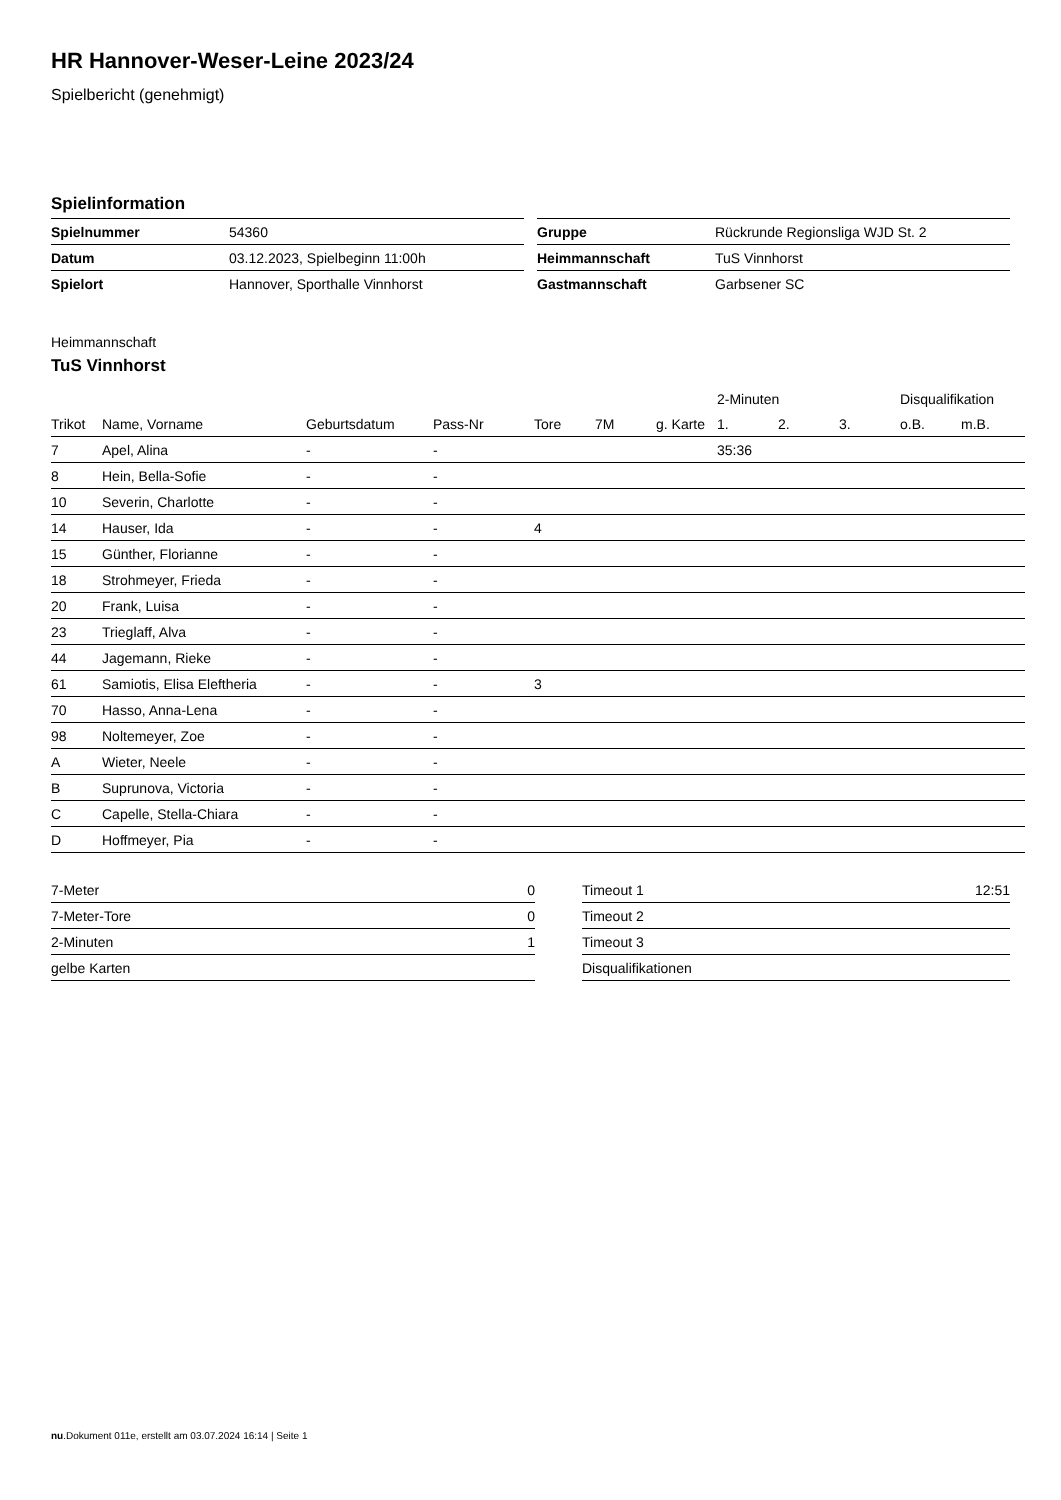HR Hannover-Weser-Leine 2023/24
Spielbericht (genehmigt)
Spielinformation
| Spielnummer | 54360 |
| Datum | 03.12.2023, Spielbeginn 11:00h |
| Spielort | Hannover, Sporthalle Vinnhorst |
| Gruppe | Rückrunde Regionsliga WJD St. 2 |
| Heimmannschaft | TuS Vinnhorst |
| Gastmannschaft | Garbsener SC |
Heimmannschaft
TuS Vinnhorst
| | | | | | | | 2-Minuten | | | Disqualifikation | |
| --- | --- | --- | --- | --- | --- | --- | --- | --- | --- | --- | --- |
| Trikot | Name, Vorname | Geburtsdatum | Pass-Nr | Tore | 7M | g. Karte | 1. | 2. | 3. | o.B. | m.B. |
| 7 | Apel, Alina | - | - | | | | 35:36 | | | | |
| 8 | Hein, Bella-Sofie | - | - | | | | | | | | |
| 10 | Severin, Charlotte | - | - | | | | | | | | |
| 14 | Hauser, Ida | - | - | 4 | | | | | | | |
| 15 | Günther, Florianne | - | - | | | | | | | | |
| 18 | Strohmeyer, Frieda | - | - | | | | | | | | |
| 20 | Frank, Luisa | - | - | | | | | | | | |
| 23 | Trieglaff, Alva | - | - | | | | | | | | |
| 44 | Jagemann, Rieke | - | - | | | | | | | | |
| 61 | Samiotis, Elisa Eleftheria | - | - | 3 | | | | | | | |
| 70 | Hasso, Anna-Lena | - | - | | | | | | | | |
| 98 | Noltemeyer, Zoe | - | - | | | | | | | | |
| A | Wieter, Neele | - | - | | | | | | | | |
| B | Suprunova, Victoria | - | - | | | | | | | | |
| C | Capelle, Stella-Chiara | - | - | | | | | | | | |
| D | Hoffmeyer, Pia | - | - | | | | | | | | |
| 7-Meter | 0 |
| 7-Meter-Tore | 0 |
| 2-Minuten | 1 |
| gelbe Karten | |
| Timeout 1 | 12:51 |
| Timeout 2 | |
| Timeout 3 | |
| Disqualifikationen | |
nu.Dokument 011e, erstellt am 03.07.2024 16:14 | Seite 1